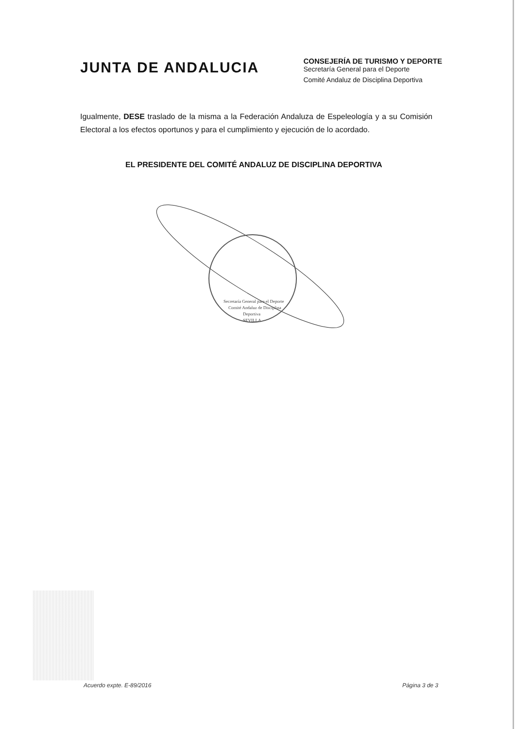JUNTA DE ANDALUCIA
CONSEJERÍA DE TURISMO Y DEPORTE
Secretaría General para el Deporte
Comité Andaluz de Disciplina Deportiva
Igualmente, DESE traslado de la misma a la Federación Andaluza de Espeleología y a su Comisión Electoral a los efectos oportunos y para el cumplimiento y ejecución de lo acordado.
EL PRESIDENTE DEL COMITÉ ANDALUZ DE DISCIPLINA DEPORTIVA
Secretaría General para el Deporte
Comité Andaluz de Disciplina
Deportiva
SEVILLA
Acuerdo expte. E-89/2016 Página 3 de 3